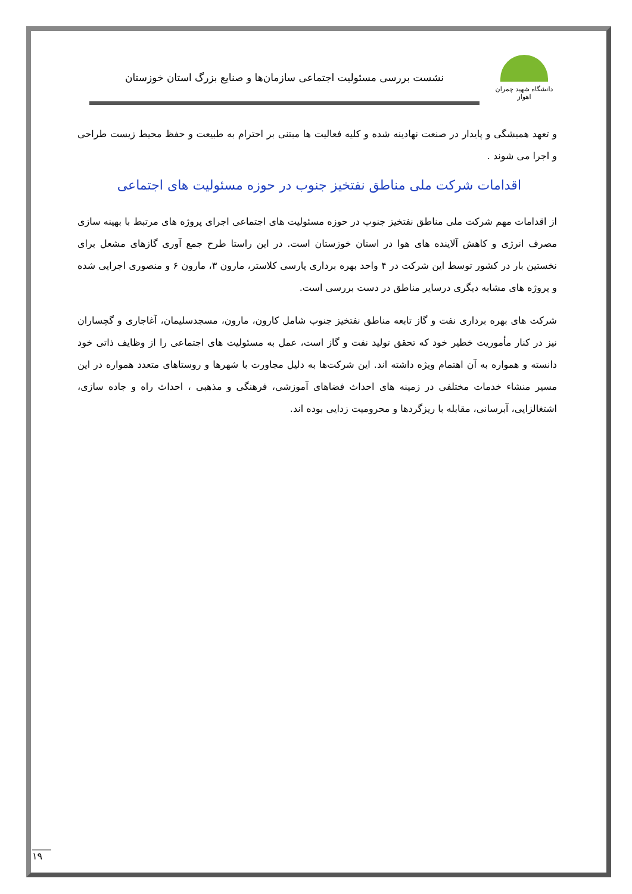دانشگاه شهید چمران اهواز
نشست بررسی مسئولیت اجتماعی سازمان‌ها و صنایع بزرگ استان خوزستان
و تعهد همیشگی و پایدار در صنعت نهادینه شده و کلیه فعالیت ها مبتنی بر احترام به طبیعت و حفظ محیط زیست طراحی و اجرا می شوند .
اقدامات شرکت ملی مناطق نفتخیز جنوب در حوزه مسئولیت های اجتماعی
از اقدامات مهم شرکت ملی مناطق نفتخیز جنوب در حوزه مسئولیت های اجتماعی اجرای پروژه های مرتبط با بهینه سازی مصرف انرژی و کاهش آلاینده های هوا در استان خوزستان است. در این راستا طرح جمع آوری گازهای مشعل برای نخستین بار در کشور توسط این شرکت در ۴ واحد بهره برداری پارسی کلاستر، مارون ۳، مارون ۶ و منصوری اجرایی شده و پروژه های مشابه دیگری درسایر مناطق در دست بررسی است.
شرکت های بهره برداری نفت و گاز تابعه مناطق نفتخیز جنوب شامل کارون، مارون، مسجدسلیمان، آغاجاری و گچساران نیز در کنار مأموریت خطیر خود که تحقق تولید نفت و گاز است، عمل به مسئولیت های اجتماعی را از وظایف ذاتی خود دانسته و همواره به آن اهتمام ویژه داشته اند. این شرکت‌ها به دلیل مجاورت با شهرها و روستاهای متعدد همواره در این مسیر منشاء خدمات مختلفی در زمینه های احداث فضاهای آموزشی، فرهنگی و مذهبی ، احداث راه و جاده سازی، اشتغالزایی، آبرسانی، مقابله با ریزگردها و محرومیت زدایی بوده اند.
۱۹